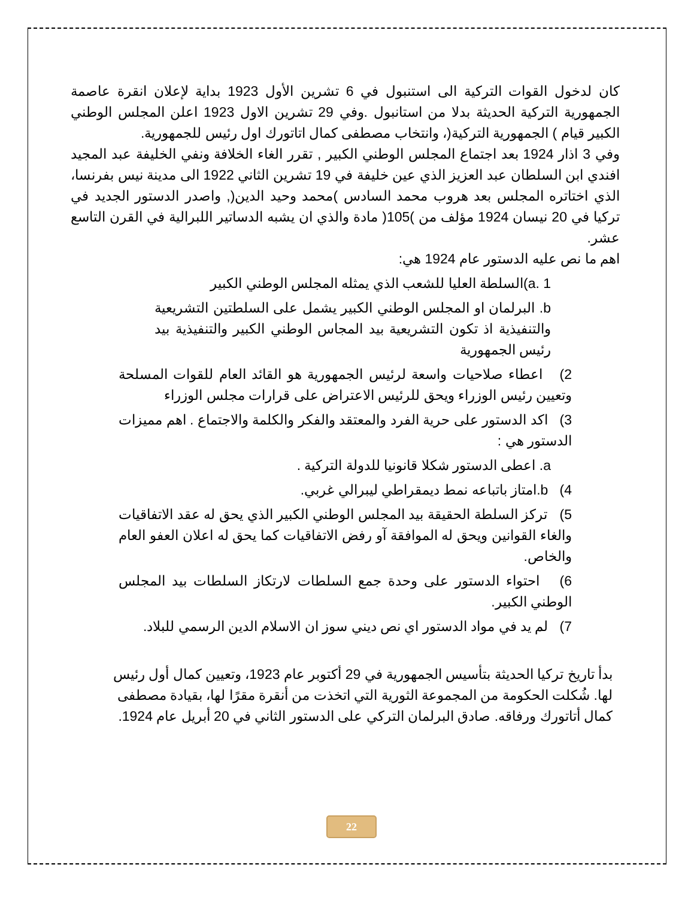كان لدخول القوات التركية الى استنبول في 6 تشرين الأول 1923 بداية لإعلان انقرة عاصمة الجمهورية التركية الحديثة بدلا من استانبول .وفي 29 تشرين الاول 1923 اعلن المجلس الوطني الكبير قيام ) الجمهورية التركية(، وانتخاب مصطفى كمال اتاتورك اول رئيس للجمهورية.
وفي 3 اذار 1924 بعد اجتماع المجلس الوطني الكبير , تقرر الغاء الخلافة ونفي الخليفة عبد المجيد افندي ابن السلطان عبد العزيز الذي عين خليفة في 19 تشرين الثاني 1922 الى مدينة نيس بفرنسا، الذي اختاتره المجلس بعد هروب محمد السادس )محمد وحيد الدين(, واصدر الدستور الجديد في تركيا في 20 نيسان 1924 مؤلف من )105( مادة والذي ان يشبه الدساتير اللبرالية في القرن التاسع عشر.
اهم ما نص عليه الدستور عام 1924 هي:
a. 1)السلطة العليا للشعب الذي يمثله المجلس الوطني الكبير
b. البرلمان او المجلس الوطني الكبير يشمل على السلطتين التشريعية والتنفيذية اذ تكون التشريعية بيد المجاس الوطني الكبير والتنفيذية بيد رئيس الجمهورية
2) اعطاء صلاحيات واسعة لرئيس الجمهورية هو القائد العام للقوات المسلحة وتعيين رئيس الوزراء ويحق للرئيس الاعتراض على قرارات مجلس الوزراء
3) اكد الدستور على حرية الفرد والمعتقد والفكر والكلمة والاجتماع . اهم مميزات الدستور هي :
a. اعطى الدستور شكلا قانونيا للدولة التركية .
4) b.امتاز باتباعه نمط ديمقراطي ليبرالي غربي.
5) تركز السلطة الحقيقة بيد المجلس الوطني الكبير الذي يحق له عقد الاتفاقيات والغاء القوانين ويحق له الموافقة آو رفض الاتفاقيات كما يحق له اعلان العفو العام والخاص.
6) احتواء الدستور على وحدة جمع السلطات لارتكاز السلطات بيد المجلس الوطني الكبير.
7) لم يد في مواد الدستور اي نص ديني سوز ان الاسلام الدين الرسمي للبلاد.
بدأ تاريخ تركيا الحديثة بتأسيس الجمهورية في 29 أكتوبر عام 1923، وتعيين كمال أول رئيس لها. شُكلت الحكومة من المجموعة الثورية التي اتخذت من أنقرة مقرًا لها، بقيادة مصطفى كمال أتاتورك ورفاقه. صادق البرلمان التركي على الدستور الثاني في 20 أبريل عام 1924.
22